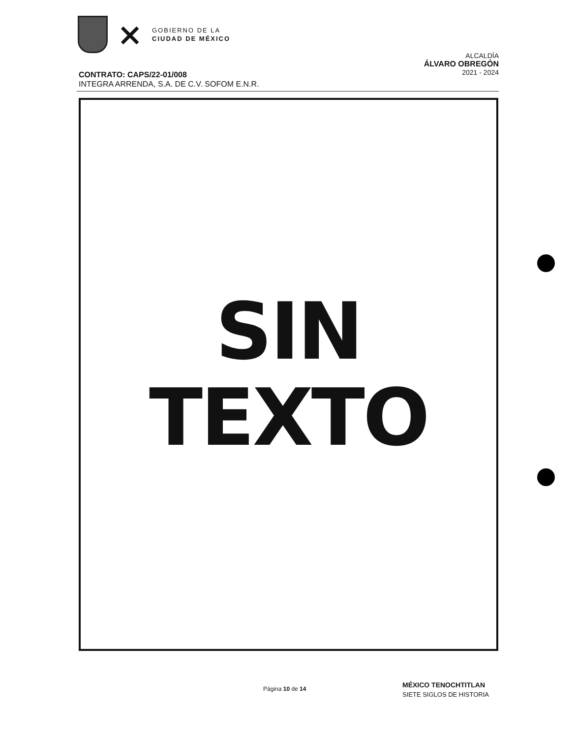⨯
GOBIERNO DE LA
CIUDAD DE MÉXICO
ALCALDÍA
ÁLVARO OBREGÓN
2021 - 2024
CONTRATO: CAPS/22-01/008
INTEGRA ARRENDA, S.A. DE C.V. SOFOM E.N.R.
SIN
TEXTO
Página 10 de 14
MÉXICO TENOCHTITLAN
SIETE SIGLOS DE HISTORIA